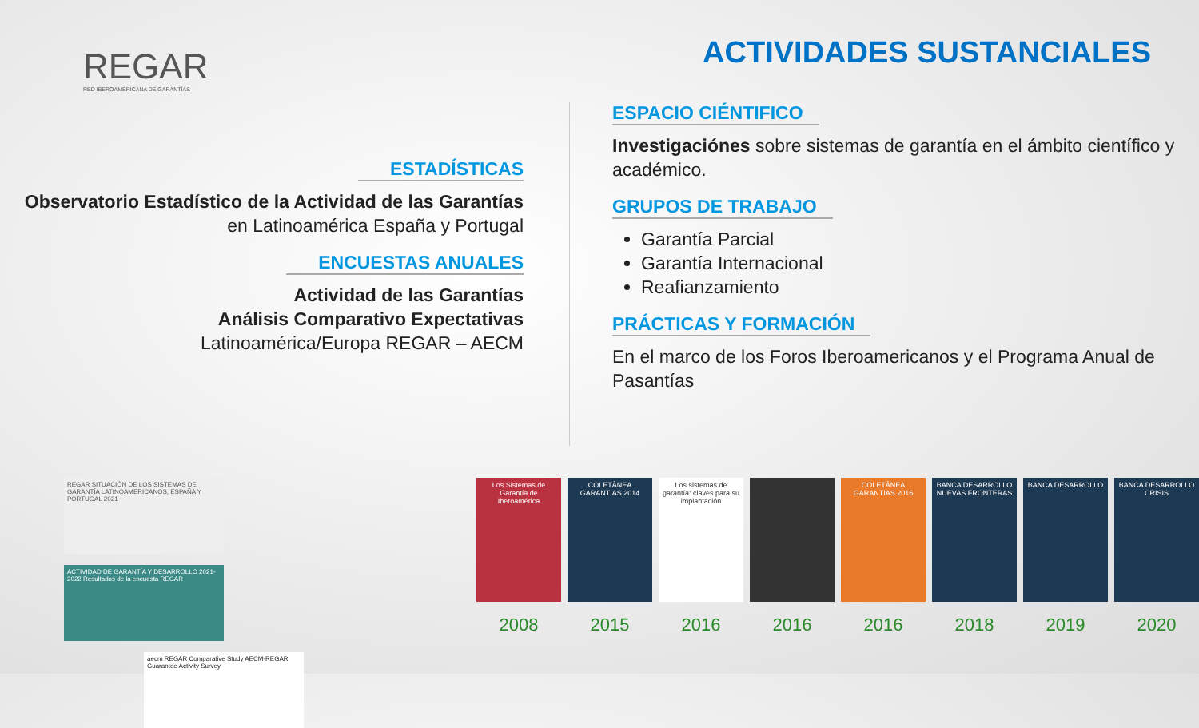REGAR
RED IBEROAMERICANA DE GARANTÍAS
ACTIVIDADES SUSTANCIALES
ESTADÍSTICAS
Observatorio Estadístico de la Actividad de las Garantías en Latinoamérica España y Portugal
ENCUESTAS ANUALES
Actividad de las Garantías
Análisis Comparativo Expectativas
Latinoamérica/Europa REGAR – AECM
ESPACIO CIÉNTIFICO
Investigaciónes sobre sistemas de garantía en el ámbito científico y académico.
GRUPOS DE TRABAJO
Garantía Parcial
Garantía Internacional
Reafianzamiento
PRÁCTICAS Y FORMACIÓN
En el marco de los Foros Iberoamericanos y el Programa Anual de Pasantías
REGAR SITUACIÓN DE LOS SISTEMAS DE GARANTÍA LATINOAMERICANOS, ESPAÑA Y PORTUGAL 2021
ACTIVIDAD DE GARANTÍA Y DESARROLLO 2021-2022 Resultados de la encuesta REGAR
aecm REGAR Comparative Study AECM-REGAR Guarantee Activity Survey
Los Sistemas de Garantía de Iberoamérica
2008
COLETÂNEA GARANTIAS 2014
2015
Los sistemas de garantía: claves para su implantación
2016
2016
COLETÂNEA GARANTIAS 2016
2016
BANCA DESARROLLO NUEVAS FRONTERAS
2018
BANCA DESARROLLO
2019
BANCA DESARROLLO CRISIS
2020